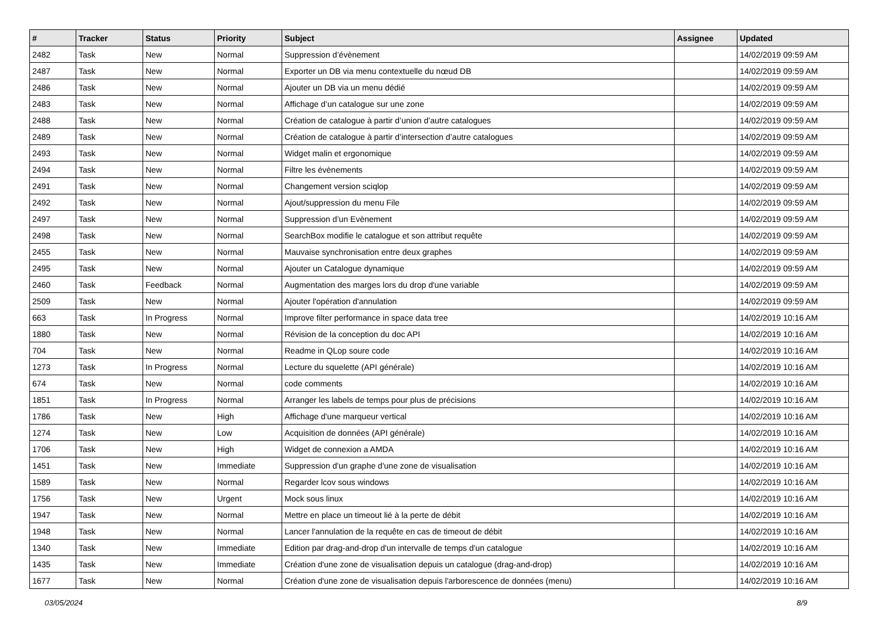| # | Tracker | Status | Priority | Subject | Assignee | Updated |
| --- | --- | --- | --- | --- | --- | --- |
| 2482 | Task | New | Normal | Suppression d’évènement | | 14/02/2019 09:59 AM |
| 2487 | Task | New | Normal | Exporter un DB via menu contextuelle du nœud DB | | 14/02/2019 09:59 AM |
| 2486 | Task | New | Normal | Ajouter un DB via un menu dédié | | 14/02/2019 09:59 AM |
| 2483 | Task | New | Normal | Affichage d’un catalogue sur une zone | | 14/02/2019 09:59 AM |
| 2488 | Task | New | Normal | Création de catalogue à partir d’union d’autre catalogues | | 14/02/2019 09:59 AM |
| 2489 | Task | New | Normal | Création de catalogue à partir d’intersection d’autre catalogues | | 14/02/2019 09:59 AM |
| 2493 | Task | New | Normal | Widget malin et ergonomique | | 14/02/2019 09:59 AM |
| 2494 | Task | New | Normal | Filtre les évènements | | 14/02/2019 09:59 AM |
| 2491 | Task | New | Normal | Changement version sciqlop | | 14/02/2019 09:59 AM |
| 2492 | Task | New | Normal | Ajout/suppression du menu File | | 14/02/2019 09:59 AM |
| 2497 | Task | New | Normal | Suppression d’un Evènement | | 14/02/2019 09:59 AM |
| 2498 | Task | New | Normal | SearchBox modifie le catalogue et son attribut requête | | 14/02/2019 09:59 AM |
| 2455 | Task | New | Normal | Mauvaise synchronisation entre deux graphes | | 14/02/2019 09:59 AM |
| 2495 | Task | New | Normal | Ajouter un Catalogue dynamique | | 14/02/2019 09:59 AM |
| 2460 | Task | Feedback | Normal | Augmentation des marges lors du drop d'une variable | | 14/02/2019 09:59 AM |
| 2509 | Task | New | Normal | Ajouter l'opération d'annulation | | 14/02/2019 09:59 AM |
| 663 | Task | In Progress | Normal | Improve filter performance in space data tree | | 14/02/2019 10:16 AM |
| 1880 | Task | New | Normal | Révision de la conception du doc API | | 14/02/2019 10:16 AM |
| 704 | Task | New | Normal | Readme in QLop soure code | | 14/02/2019 10:16 AM |
| 1273 | Task | In Progress | Normal | Lecture du squelette (API générale) | | 14/02/2019 10:16 AM |
| 674 | Task | New | Normal | code comments | | 14/02/2019 10:16 AM |
| 1851 | Task | In Progress | Normal | Arranger les labels de temps pour plus de précisions | | 14/02/2019 10:16 AM |
| 1786 | Task | New | High | Affichage d'une marqueur vertical | | 14/02/2019 10:16 AM |
| 1274 | Task | New | Low | Acquisition de données (API générale) | | 14/02/2019 10:16 AM |
| 1706 | Task | New | High | Widget de connexion a AMDA | | 14/02/2019 10:16 AM |
| 1451 | Task | New | Immediate | Suppression d'un graphe d'une zone de visualisation | | 14/02/2019 10:16 AM |
| 1589 | Task | New | Normal | Regarder lcov sous windows | | 14/02/2019 10:16 AM |
| 1756 | Task | New | Urgent | Mock sous linux | | 14/02/2019 10:16 AM |
| 1947 | Task | New | Normal | Mettre en place un timeout lié à la perte de débit | | 14/02/2019 10:16 AM |
| 1948 | Task | New | Normal | Lancer l'annulation de la requête en cas de timeout de débit | | 14/02/2019 10:16 AM |
| 1340 | Task | New | Immediate | Edition par drag-and-drop d'un intervalle de temps d'un catalogue | | 14/02/2019 10:16 AM |
| 1435 | Task | New | Immediate | Création d'une zone de visualisation depuis un catalogue (drag-and-drop) | | 14/02/2019 10:16 AM |
| 1677 | Task | New | Normal | Création d'une zone de visualisation depuis l'arborescence de données (menu) | | 14/02/2019 10:16 AM |
03/05/2024 8/9